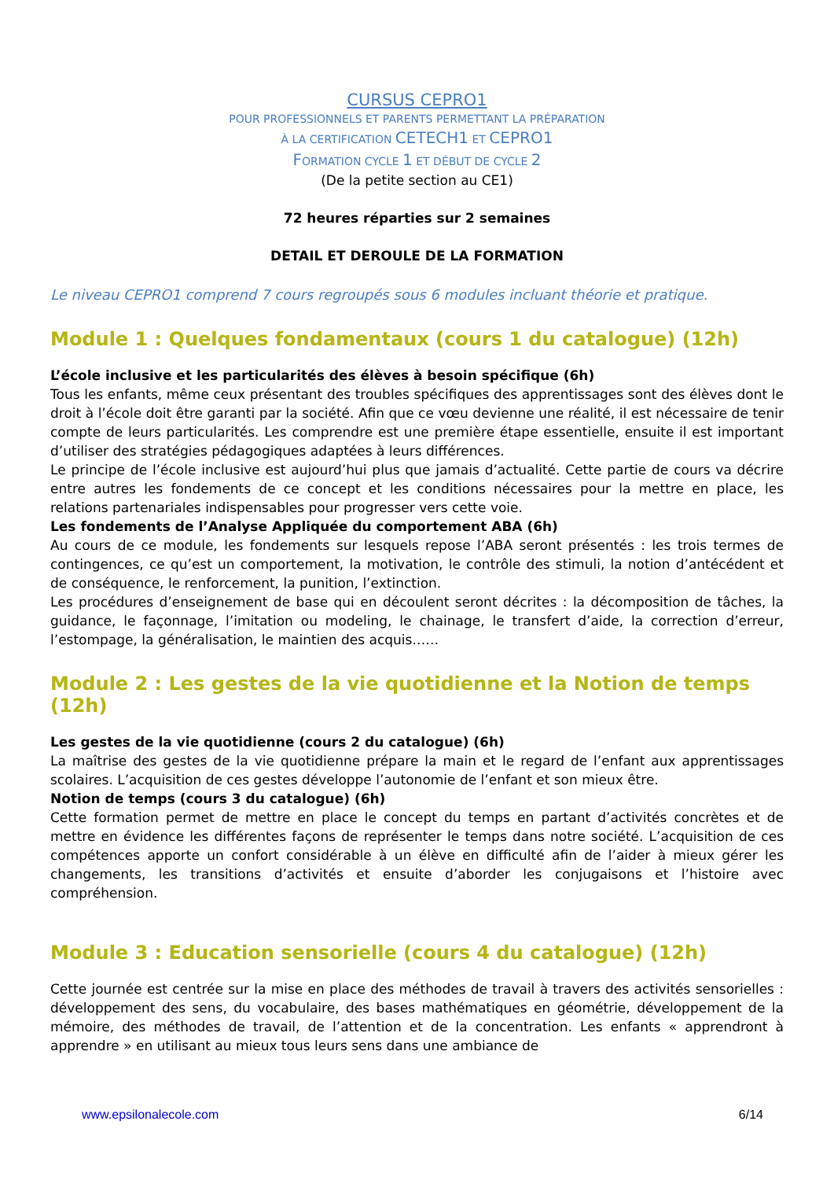CURSUS CEPRO1
POUR PROFESSIONNELS ET PARENTS PERMETTANT LA PRÉPARATION
À LA CERTIFICATION CETECH1 ET CEPRO1
FORMATION CYCLE 1 ET DÉBUT DE CYCLE 2
(De la petite section au CE1)
72 heures réparties sur 2 semaines
DETAIL ET DEROULE DE LA FORMATION
Le niveau CEPRO1 comprend 7 cours regroupés sous 6 modules incluant théorie et pratique.
Module 1 : Quelques fondamentaux (cours 1 du catalogue) (12h)
L’école inclusive et les particularités des élèves à besoin spécifique (6h)
Tous les enfants, même ceux présentant des troubles spécifiques des apprentissages sont des élèves dont le droit à l’école doit être garanti par la société. Afin que ce vœu devienne une réalité, il est nécessaire de tenir compte de leurs particularités. Les comprendre est une première étape essentielle, ensuite il est important d’utiliser des stratégies pédagogiques adaptées à leurs différences.
Le principe de l’école inclusive est aujourd’hui plus que jamais d’actualité. Cette partie de cours va décrire entre autres les fondements de ce concept et les conditions nécessaires pour la mettre en place, les relations partenariales indispensables pour progresser vers cette voie.
Les fondements de l’Analyse Appliquée du comportement ABA (6h)
Au cours de ce module, les fondements sur lesquels repose l’ABA seront présentés : les trois termes de contingences, ce qu’est un comportement, la motivation, le contrôle des stimuli, la notion d’antécédent et de conséquence, le renforcement, la punition, l’extinction.
Les procédures d’enseignement de base qui en découlent seront décrites : la décomposition de tâches, la guidance, le façonnage, l’imitation ou modeling, le chainage, le transfert d’aide, la correction d’erreur, l’estompage, la généralisation, le maintien des acquis……
Module 2 : Les gestes de la vie quotidienne et la Notion de temps (12h)
Les gestes de la vie quotidienne (cours 2 du catalogue) (6h)
La maîtrise des gestes de la vie quotidienne prépare la main et le regard de l’enfant aux apprentissages scolaires. L’acquisition de ces gestes développe l’autonomie de l’enfant et son mieux être.
Notion de temps (cours 3 du catalogue) (6h)
Cette formation permet de mettre en place le concept du temps en partant d’activités concrètes et de mettre en évidence les différentes façons de représenter le temps dans notre société. L’acquisition de ces compétences apporte un confort considérable à un élève en difficulté afin de l’aider à mieux gérer les changements, les transitions d’activités et ensuite d’aborder les conjugaisons et l’histoire avec compréhension.
Module 3 : Education sensorielle (cours 4 du catalogue) (12h)
Cette journée est centrée sur la mise en place des méthodes de travail à travers des activités sensorielles : développement des sens, du vocabulaire, des bases mathématiques en géométrie, développement de la mémoire, des méthodes de travail, de l’attention et de la concentration. Les enfants « apprendront à apprendre » en utilisant au mieux tous leurs sens dans une ambiance de
www.epsilonalecole.com 6/14